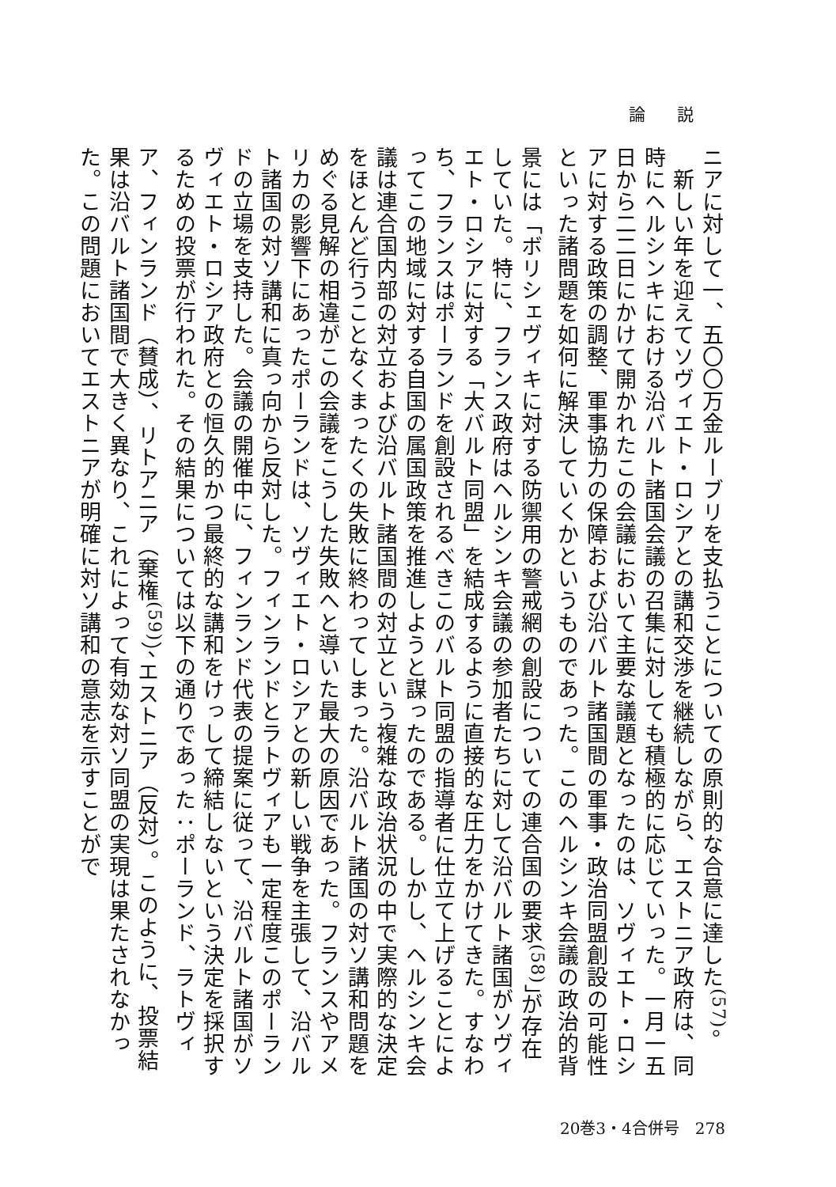論説
ニアに対して一、五〇〇万金ルーブリを支払うことについての原則的な合意に達した<sup>(57)</sup>。
　新しい年を迎えてソヴィエト・ロシアとの講和交渉を継続しながら、エストニア政府は、同時にヘルシンキにおける沿バルト諸国会議の召集に対しても積極的に応じていった。一月一五日から二二日にかけて開かれたこの会議において主要な議題となったのは、ソヴィエト・ロシアに対する政策の調整、軍事協力の保障および沿バルト諸国間の軍事・政治同盟創設の可能性といった諸問題を如何に解決していくかというものであった。このヘルシンキ会議の政治的背景には「ボリシェヴィキに対する防禦用の警戒網の創設についての連合国の要求<sup>(58)</sup>」が存在していた。特に、フランス政府はヘルシンキ会議の参加者たちに対して沿バルト諸国がソヴィエト・ロシアに対する「大バルト同盟」を結成するように直接的な圧力をかけてきた。すなわち、フランスはポーランドを創設されるべきこのバルト同盟の指導者に仕立て上げることによってこの地域に対する自国の属国政策を推進しようと謀ったのである。しかし、ヘルシンキ会議は連合国内部の対立および沿バルト諸国間の対立という複雑な政治状況の中で実際的な決定をほとんど行うことなくまったくの失敗に終わってしまった。沿バルト諸国の対ソ講和問題をめぐる見解の相違がこの会議をこうした失敗へと導いた最大の原因であった。フランスやアメリカの影響下にあったポーランドは、ソヴィエト・ロシアとの新しい戦争を主張して、沿バルト諸国の対ソ講和に真っ向から反対した。フィンランドとラトヴィアも一定程度このポーランドの立場を支持した。会議の開催中に、フィンランド代表の提案に従って、沿バルト諸国がソヴィエト・ロシア政府との恒久的かつ最終的な講和をけっして締結しないという決定を採択するための投票が行われた。その結果については以下の通りであった：ポーランド、ラトヴィア、フィンランド（賛成）、リトアニア（棄権<sup>(59)</sup>）、エストニア（反対）。このように、投票結果は沿バルト諸国間で大きく異なり、これによって有効な対ソ同盟の実現は果たされなかった。この問題においてエストニアが明確に対ソ講和の意志を示すことがで
20巻3・4合併号　278